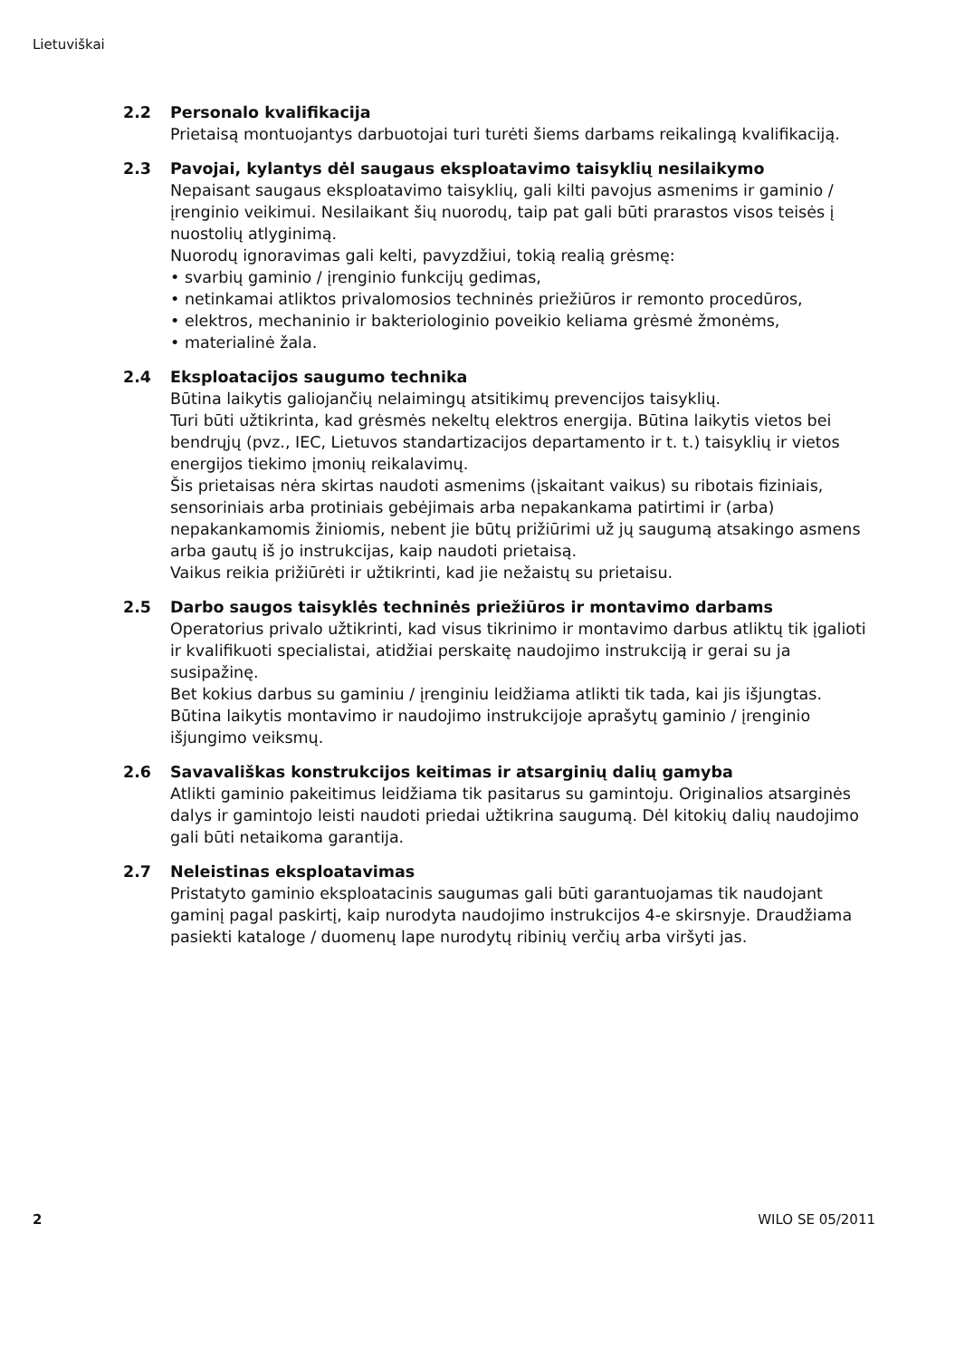Lietuviškai
2.2 Personalo kvalifikacija
Prietaisą montuojantys darbuotojai turi turėti šiems darbams reikalingą kvalifikaciją.
2.3 Pavojai, kylantys dėl saugaus eksploatavimo taisyklių nesilaikymo
Nepaisant saugaus eksploatavimo taisyklių, gali kilti pavojus asmenims ir gaminio / įrenginio veikimui. Nesilaikant šių nuorodų, taip pat gali būti prarastos visos teisės į nuostolių atlyginimą.
Nuorodų ignoravimas gali kelti, pavyzdžiui, tokią realią grėsmę:
• svarbių gaminio / įrenginio funkcijų gedimas,
• netinkamai atliktos privalomosios techninės priežiūros ir remonto procedūros,
• elektros, mechaninio ir bakteriologinio poveikio keliama grėsmė žmonėms,
• materialinė žala.
2.4 Eksploatacijos saugumo technika
Būtina laikytis galiojančių nelaimingų atsitikimų prevencijos taisyklių.
Turi būti užtikrinta, kad grėsmės nekeltų elektros energija. Būtina laikytis vietos bei bendrųjų (pvz., IEC, Lietuvos standartizacijos departamento ir t. t.) taisyklių ir vietos energijos tiekimo įmonių reikalavimų.
Šis prietaisas nėra skirtas naudoti asmenims (įskaitant vaikus) su ribotais fiziniais, sensoriniais arba protiniais gebėjimais arba nepakankama patirtimi ir (arba) nepakankamomis žiniomis, nebent jie būtų prižiūrimi už jų saugumą atsakingo asmens arba gautų iš jo instrukcijas, kaip naudoti prietaisą.
Vaikus reikia prižiūrėti ir užtikrinti, kad jie nežaistų su prietaisu.
2.5 Darbo saugos taisyklės techninės priežiūros ir montavimo darbams
Operatorius privalo užtikrinti, kad visus tikrinimo ir montavimo darbus atliktų tik įgalioti ir kvalifikuoti specialistai, atidžiai perskaitę naudojimo instrukciją ir gerai su ja susipažinę.
Bet kokius darbus su gaminiu / įrenginiu leidžiama atlikti tik tada, kai jis išjungtas. Būtina laikytis montavimo ir naudojimo instrukcijoje aprašytų gaminio / įrenginio išjungimo veiksmų.
2.6 Savavališkas konstrukcijos keitimas ir atsarginių dalių gamyba
Atlikti gaminio pakeitimus leidžiama tik pasitarus su gamintoju. Originalios atsarginės dalys ir gamintojo leisti naudoti priedai užtikrina saugumą. Dėl kitokių dalių naudojimo gali būti netaikoma garantija.
2.7 Neleistinas eksploatavimas
Pristatyto gaminio eksploatacinis saugumas gali būti garantuojamas tik naudojant gaminį pagal paskirtį, kaip nurodyta naudojimo instrukcijos 4-e skirsnyje. Draudžiama pasiekti kataloge / duomenų lape nurodytų ribinių verčių arba viršyti jas.
2 WILO SE 05/2011